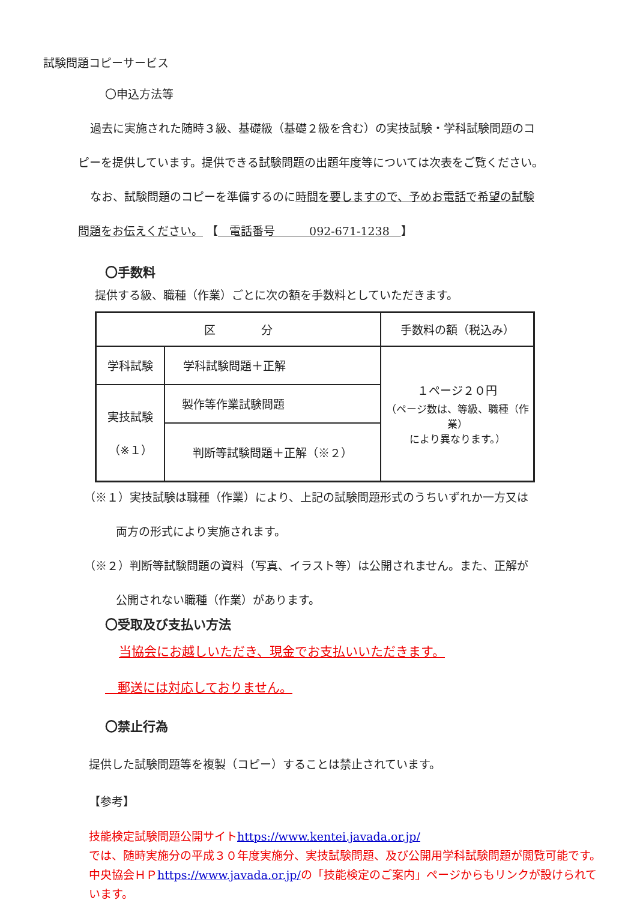試験問題コピーサービス
〇申込方法等
過去に実施された随時３級、基礎級（基礎２級を含む）の実技試験・学科試験問題のコ
ピーを提供しています。提供できる試験問題の出題年度等については次表をご覧ください。
なお、試験問題のコピーを準備するのに時間を要しますので、予めお電話で希望の試験
問題をお伝えください。 【　電話番号　　　092-671-1238　】
〇手数料
提供する級、職種（作業）ごとに次の額を手数料としていただきます。
| 区 分 | | 手数料の額（税込み） |
| 学科試験 | 学科試験問題＋正解 | １ページ２０円 （ページ数は、等級、職種（作業） により異なります。） |
| 実技試験 （※１） | 製作等作業試験問題 | |
| | 判断等試験問題＋正解（※２） | |
（※１）実技試験は職種（作業）により、上記の試験問題形式のうちいずれか一方又は
両方の形式により実施されます。
（※２）判断等試験問題の資料（写真、イラスト等）は公開されません。また、正解が
公開されない職種（作業）があります。
〇受取及び支払い方法
当協会にお越しいただき、現金でお支払いいただきます。
　郵送には対応しておりません。
〇禁止行為
提供した試験問題等を複製（コピー）することは禁止されています。
【参考】
技能検定試験問題公開サイトhttps://www.kentei.javada.or.jp/
では、随時実施分の平成３０年度実施分、実技試験問題、及び公開用学科試験問題が閲覧可能です。
中央協会ＨＰhttps://www.javada.or.jp/の「技能検定のご案内」ページからもリンクが設けられて
います。